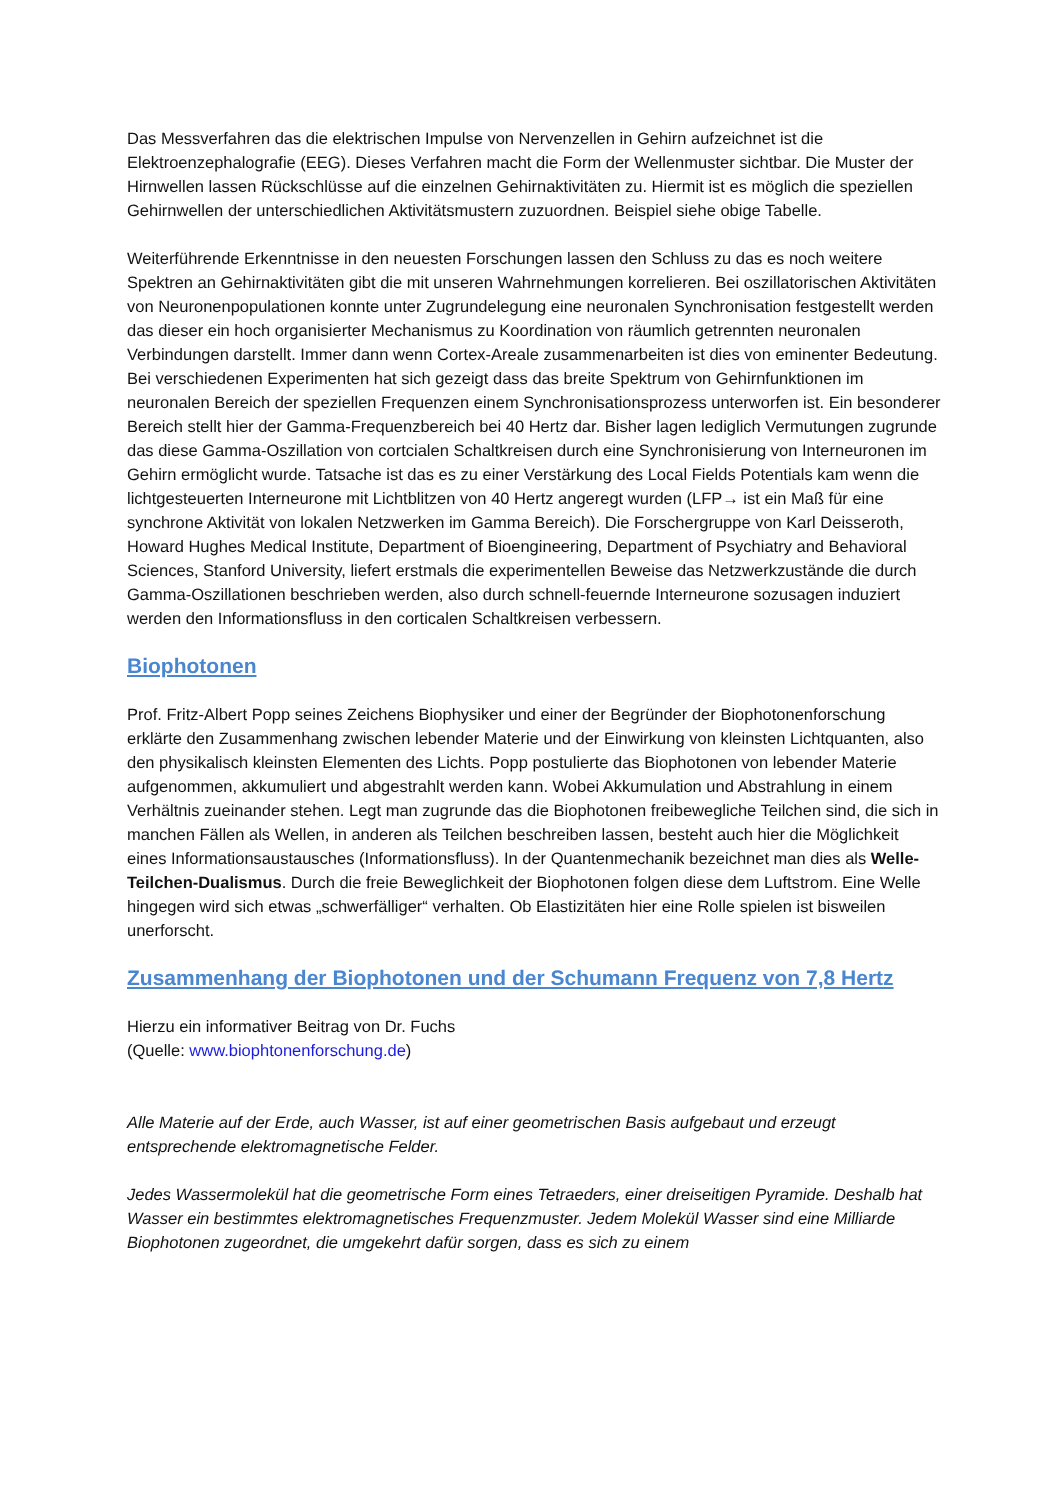Das Messverfahren das die elektrischen Impulse von Nervenzellen in Gehirn aufzeichnet ist die Elektroenzephalografie (EEG). Dieses Verfahren macht die Form der Wellenmuster sichtbar. Die Muster der Hirnwellen lassen Rückschlüsse auf die einzelnen Gehirnaktivitäten zu. Hiermit ist es möglich die speziellen Gehirnwellen der unterschiedlichen Aktivitätsmustern zuzuordnen. Beispiel siehe obige Tabelle.
Weiterführende Erkenntnisse in den neuesten Forschungen lassen den Schluss zu das es noch weitere Spektren an Gehirnaktivitäten gibt die mit unseren Wahrnehmungen korrelieren. Bei oszillatorischen Aktivitäten von Neuronenpopulationen konnte unter Zugrundelegung eine neuronalen Synchronisation festgestellt werden das dieser ein hoch organisierter Mechanismus zu Koordination von räumlich getrennten neuronalen Verbindungen darstellt. Immer dann wenn Cortex-Areale zusammenarbeiten ist dies von eminenter Bedeutung. Bei verschiedenen Experimenten hat sich gezeigt dass das breite Spektrum von Gehirnfunktionen im neuronalen Bereich der speziellen Frequenzen einem Synchronisationsprozess unterworfen ist. Ein besonderer Bereich stellt hier der Gamma-Frequenzbereich bei 40 Hertz dar. Bisher lagen lediglich Vermutungen zugrunde das diese Gamma-Oszillation von cortcialen Schaltkreisen durch eine Synchronisierung von Interneuronen im Gehirn ermöglicht wurde. Tatsache ist das es zu einer Verstärkung des Local Fields Potentials kam wenn die lichtgesteuerten Interneurone mit Lichtblitzen von 40 Hertz angeregt wurden (LFP→ ist ein Maß für eine synchrone Aktivität von lokalen Netzwerken im Gamma Bereich). Die Forschergruppe von Karl Deisseroth, Howard Hughes Medical Institute, Department of Bioengineering, Department of Psychiatry and Behavioral Sciences, Stanford University, liefert erstmals die experimentellen Beweise das Netzwerkzustände die durch Gamma-Oszillationen beschrieben werden, also durch schnell-feuernde Interneurone sozusagen induziert werden den Informationsfluss in den corticalen Schaltkreisen verbessern.
Biophotonen
Prof. Fritz-Albert Popp seines Zeichens Biophysiker und einer der Begründer der Biophotonenforschung erklärte den Zusammenhang zwischen lebender Materie und der Einwirkung von kleinsten Lichtquanten, also den physikalisch kleinsten Elementen des Lichts. Popp postulierte das Biophotonen von lebender Materie aufgenommen, akkumuliert und abgestrahlt werden kann. Wobei Akkumulation und Abstrahlung in einem Verhältnis zueinander stehen. Legt man zugrunde das die Biophotonen freibewegliche Teilchen sind, die sich in manchen Fällen als Wellen, in anderen als Teilchen beschreiben lassen, besteht auch hier die Möglichkeit eines Informationsaustausches (Informationsfluss). In der Quantenmechanik bezeichnet man dies als Welle-Teilchen-Dualismus. Durch die freie Beweglichkeit der Biophotonen folgen diese dem Luftstrom. Eine Welle hingegen wird sich etwas „schwerfälliger“ verhalten. Ob Elastizitäten hier eine Rolle spielen ist bisweilen unerforscht.
Zusammenhang der Biophotonen und der Schumann Frequenz von 7,8 Hertz
Hierzu ein informativer Beitrag von Dr. Fuchs
(Quelle: www.biophtonenforschung.de)
Alle Materie auf der Erde, auch Wasser, ist auf einer geometrischen Basis aufgebaut und erzeugt entsprechende elektromagnetische Felder.
Jedes Wassermolekül hat die geometrische Form eines Tetraeders, einer dreiseitigen Pyramide. Deshalb hat Wasser ein bestimmtes elektromagnetisches Frequenzmuster. Jedem Molekül Wasser sind eine Milliarde Biophotonen zugeordnet, die umgekehrt dafür sorgen, dass es sich zu einem